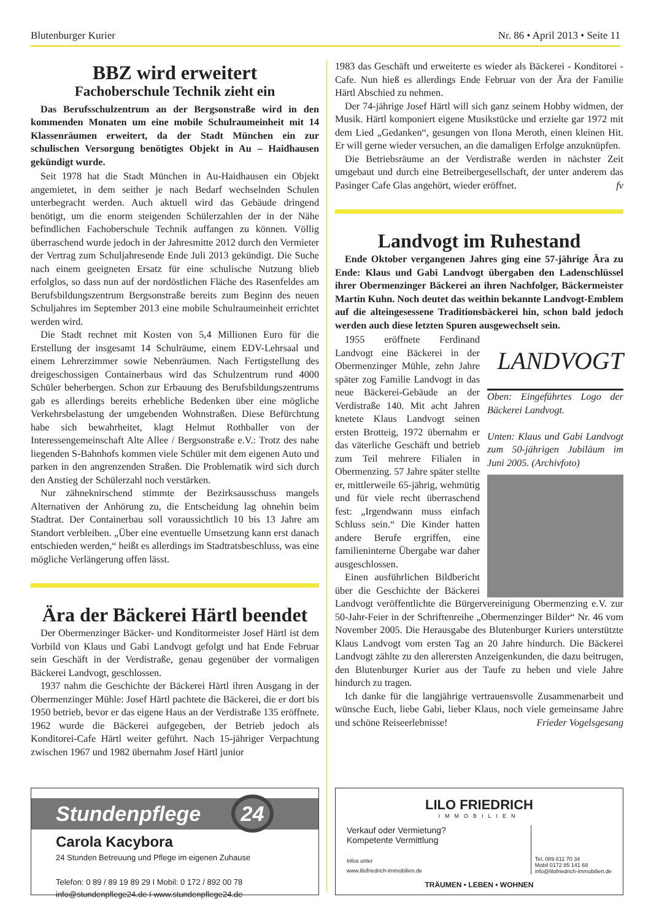Blutenburger Kurier Nr. 86 • April 2013 • Seite 11
BBZ wird erweitert
Fachoberschule Technik zieht ein
Das Berufsschulzentrum an der Bergsonstraße wird in den kommenden Monaten um eine mobile Schulraumeinheit mit 14 Klassenräumen erweitert, da der Stadt München ein zur schulischen Versorgung benötigtes Objekt in Au – Haidhausen gekündigt wurde.
Seit 1978 hat die Stadt München in Au-Haidhausen ein Objekt angemietet, in dem seither je nach Bedarf wechselnden Schulen unterbegracht werden. Auch aktuell wird das Gebäude dringend benötigt, um die enorm steigenden Schülerzahlen der in der Nähe befindlichen Fachoberschule Technik auffangen zu können. Völlig überraschend wurde jedoch in der Jahresmitte 2012 durch den Vermieter der Vertrag zum Schuljahresende Ende Juli 2013 gekündigt. Die Suche nach einem geeigneten Ersatz für eine schulische Nutzung blieb erfolglos, so dass nun auf der nordöstlichen Fläche des Rasenfeldes am Berufsbildungszentrum Bergsonstraße bereits zum Beginn des neuen Schuljahres im September 2013 eine mobile Schulraumeinheit errichtet werden wird.
Die Stadt rechnet mit Kosten von 5,4 Millionen Euro für die Erstellung der insgesamt 14 Schulräume, einem EDV-Lehrsaal und einem Lehrerzimmer sowie Nebenräumen. Nach Fertigstellung des dreigeschossigen Containerbaus wird das Schulzentrum rund 4000 Schüler beherbergen. Schon zur Erbauung des Berufsbildungszentrums gab es allerdings bereits erhebliche Bedenken über eine mögliche Verkehrsbelastung der umgebenden Wohnstraßen. Diese Befürchtung habe sich bewahrheitet, klagt Helmut Rothballer von der Interessengemeinschaft Alte Allee / Bergsonstraße e.V.: Trotz des nahe liegenden S-Bahnhofs kommen viele Schüler mit dem eigenen Auto und parken in den angrenzenden Straßen. Die Problematik wird sich durch den Anstieg der Schülerzahl noch verstärken.
Nur zähneknirschend stimmte der Bezirksausschuss mangels Alternativen der Anhörung zu, die Entscheidung lag ohnehin beim Stadtrat. Der Containerbau soll voraussichtlich 10 bis 13 Jahre am Standort verbleiben. „Über eine eventuelle Umsetzung kann erst danach entschieden werden,“ heißt es allerdings im Stadtratsbeschluss, was eine mögliche Verlängerung offen lässt.
Ära der Bäckerei Härtl beendet
Der Obermenzinger Bäcker- und Konditormeister Josef Härtl ist dem Vorbild von Klaus und Gabi Landvogt gefolgt und hat Ende Februar sein Geschäft in der Verdistraße, genau gegenüber der vormaligen Bäckerei Landvogt, geschlossen.
1937 nahm die Geschichte der Bäckerei Härtl ihren Ausgang in der Obermenzinger Mühle: Josef Härtl pachtete die Bäckerei, die er dort bis 1950 betrieb, bevor er das eigene Haus an der Verdistraße 135 eröffnete. 1962 wurde die Bäckerei aufgegeben, der Betrieb jedoch als Konditorei-Cafe Härtl weiter geführt. Nach 15-jähriger Verpachtung zwischen 1967 und 1982 übernahm Josef Härtl junior
1983 das Geschäft und erweiterte es wieder als Bäckerei - Konditorei - Cafe. Nun hieß es allerdings Ende Februar von der Ära der Familie Härtl Abschied zu nehmen.
Der 74-jährige Josef Härtl will sich ganz seinem Hobby widmen, der Musik. Härtl komponiert eigene Musikstücke und erzielte gar 1972 mit dem Lied „Gedanken“, gesungen von Ilona Meroth, einen kleinen Hit. Er will gerne wieder versuchen, an die damaligen Erfolge anzuknüpfen.
Die Betriebsräume an der Verdistraße werden in nächster Zeit umgebaut und durch eine Betreibergesellschaft, der unter anderem das Pasinger Cafe Glas angehört, wieder eröffnet. fv
Landvogt im Ruhestand
Ende Oktober vergangenen Jahres ging eine 57-jährige Ära zu Ende: Klaus und Gabi Landvogt übergaben den Ladenschlüssel ihrer Obermenzinger Bäckerei an ihren Nachfolger, Bäckermeister Martin Kuhn. Noch deutet das weithin bekannte Landvogt-Emblem auf die alteingesessene Traditionsbäckerei hin, schon bald jedoch werden auch diese letzten Spuren ausgewechselt sein.
LANDVOGT
Oben: Eingeführtes Logo der Bäckerei Landvogt.
Unten: Klaus und Gabi Landvogt zum 50-jährigen Jubiläum im Juni 2005. (Archivfoto)
1955 eröffnete Ferdinand Landvogt eine Bäckerei in der Obermenzinger Mühle, zehn Jahre später zog Familie Landvogt in das neue Bäckerei-Gebäude an der Verdistraße 140. Mit acht Jahren knetete Klaus Landvogt seinen ersten Brotteig, 1972 übernahm er das väterliche Geschäft und betrieb zum Teil mehrere Filialen in Obermenzing. 57 Jahre später stellte er, mittlerweile 65-jährig, wehmütig und für viele recht überraschend fest: „Irgendwann muss einfach Schluss sein.“ Die Kinder hatten andere Berufe ergriffen, eine familieninterne Übergabe war daher ausgeschlossen.
Einen ausführlichen Bildbericht über die Geschichte der Bäckerei Landvogt veröffentlichte die Bürgervereinigung Obermenzing e.V. zur 50-Jahr-Feier in der Schriftenreihe „Obermenzinger Bilder“ Nr. 46 vom November 2005. Die Herausgabe des Blutenburger Kuriers unterstützte Klaus Landvogt vom ersten Tag an 20 Jahre hindurch. Die Bäckerei Landvogt zählte zu den allerersten Anzeigenkunden, die dazu beitrugen, den Blutenburger Kurier aus der Taufe zu heben und viele Jahre hindurch zu tragen.
Ich danke für die langjährige vertrauensvolle Zusammenarbeit und wünsche Euch, liebe Gabi, lieber Klaus, noch viele gemeinsame Jahre und schöne Reiseerlebnisse! Frieder Vogelsgesang
Stundenpflege 24
Carola Kacybora
24 Stunden Betreuung und Pflege im eigenen Zuhause
Telefon: 0 89 / 89 19 89 29 I Mobil: 0 172 / 892 00 78
info@stundenpflege24.de I www.stundenpflege24.de
LILO FRIEDRICH
IMMOBILIEN
Verkauf oder Vermietung?
Kompetente Vermittlung
Infos unter
www.lilofriedrich-immobilien.de
Tel. 089 811 70 34
Mobil 0172 85 141 68
info@lilofriedrich-immobilien.de
TRÄUMEN • LEBEN • WOHNEN